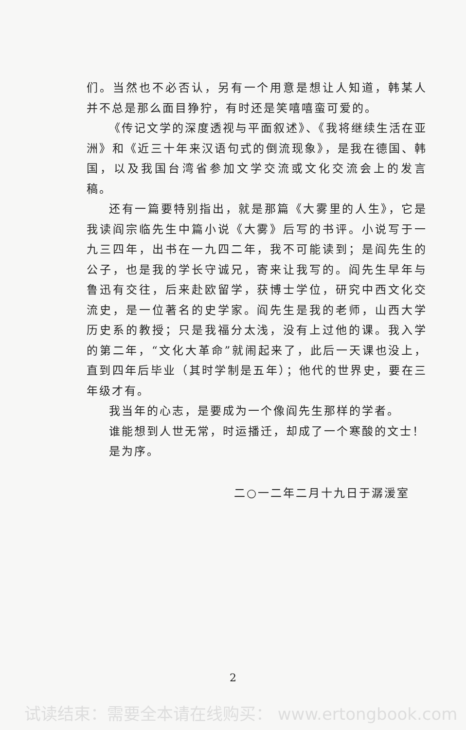们。当然也不必否认，另有一个用意是想让人知道，韩某人并不总是那么面目狰狞，有时还是笑嘻嘻蛮可爱的。
《传记文学的深度透视与平面叙述》、《我将继续生活在亚洲》和《近三十年来汉语句式的倒流现象》，是我在德国、韩国，以及我国台湾省参加文学交流或文化交流会上的发言稿。
还有一篇要特别指出，就是那篇《大雾里的人生》，它是我读阎宗临先生中篇小说《大雾》后写的书评。小说写于一九三四年，出书在一九四二年，我不可能读到；是阎先生的公子，也是我的学长守诚兄，寄来让我写的。阎先生早年与鲁迅有交往，后来赴欧留学，获博士学位，研究中西文化交流史，是一位著名的史学家。阎先生是我的老师，山西大学历史系的教授；只是我福分太浅，没有上过他的课。我入学的第二年，“文化大革命”就闹起来了，此后一天课也没上，直到四年后毕业（其时学制是五年）；他代的世界史，要在三年级才有。
我当年的心志，是要成为一个像阎先生那样的学者。
谁能想到人世无常，时运播迁，却成了一个寒酸的文士！
是为序。
二○一二年二月十九日于潺湲室
2
试读结束：需要全本请在线购买： www.ertongbook.com